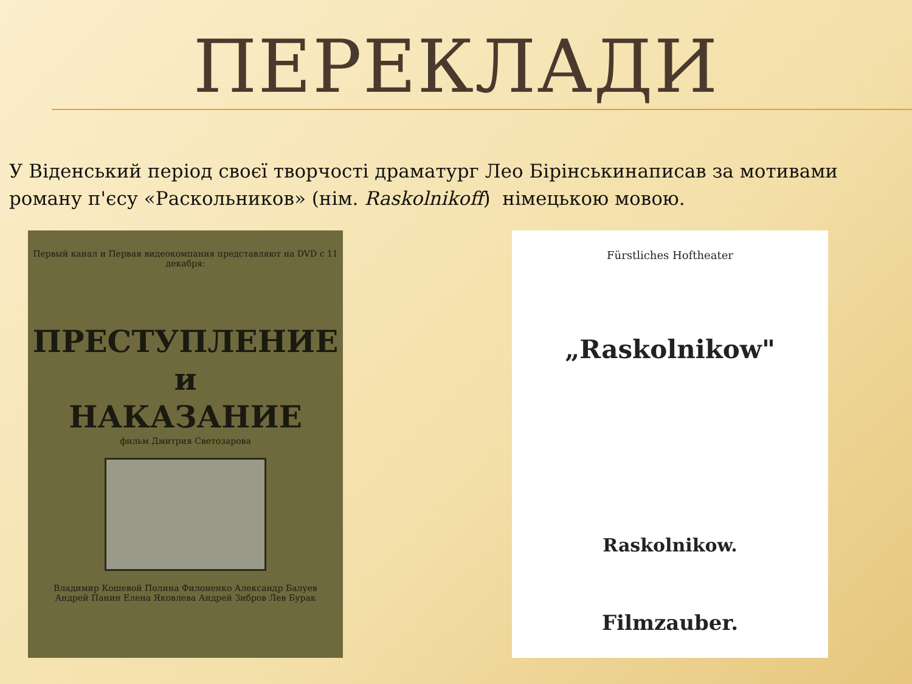ПЕРЕКЛАДИ
У Віденський період своєї творчості драматург Лео Бірінськинаписав за мотивами роману п'єсу «Раскольников» (нім. Raskolnikoff) німецькою мовою.
Первый канал и Первая видеокомпания представляют на DVD с 11 декабря:
ПРЕСТУПЛЕНИЕ
и
НАКАЗАНИЕ
фильм Дмитрия Светозарова
Владимир Кошевой Полина Филоненко Александр Балуев
Андрей Панин Елена Яковлева Андрей Зибров Лев Бурак
Fürstliches Hoftheater
„Raskolnikow"
Raskolnikow.
Filmzauber.